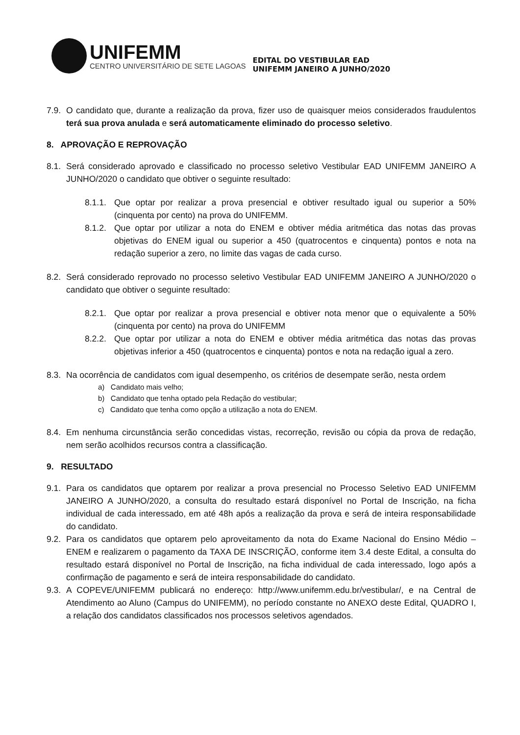UNIFEMM
CENTRO UNIVERSITÁRIO DE SETE LAGOAS
EDITAL DO VESTIBULAR EAD
UNIFEMM JANEIRO A JUNHO/2020
7.9.
O candidato que, durante a realização da prova, fizer uso de quaisquer meios considerados fraudulentos terá sua prova anulada e será automaticamente eliminado do processo seletivo.
8. APROVAÇÃO E REPROVAÇÃO
8.1.
Será considerado aprovado e classificado no processo seletivo Vestibular EAD UNIFEMM JANEIRO A JUNHO/2020 o candidato que obtiver o seguinte resultado:
8.1.1.
Que optar por realizar a prova presencial e obtiver resultado igual ou superior a 50% (cinquenta por cento) na prova do UNIFEMM.
8.1.2.
Que optar por utilizar a nota do ENEM e obtiver média aritmética das notas das provas objetivas do ENEM igual ou superior a 450 (quatrocentos e cinquenta) pontos e nota na redação superior a zero, no limite das vagas de cada curso.
8.2.
Será considerado reprovado no processo seletivo Vestibular EAD UNIFEMM JANEIRO A JUNHO/2020 o candidato que obtiver o seguinte resultado:
8.2.1.
Que optar por realizar a prova presencial e obtiver nota menor que o equivalente a 50% (cinquenta por cento) na prova do UNIFEMM
8.2.2.
Que optar por utilizar a nota do ENEM e obtiver média aritmética das notas das provas objetivas inferior a 450 (quatrocentos e cinquenta) pontos e nota na redação igual a zero.
8.3.
Na ocorrência de candidatos com igual desempenho, os critérios de desempate serão, nesta ordem
a) Candidato mais velho;
b) Candidato que tenha optado pela Redação do vestibular;
c) Candidato que tenha como opção a utilização a nota do ENEM.
8.4.
Em nenhuma circunstância serão concedidas vistas, recorreção, revisão ou cópia da prova de redação, nem serão acolhidos recursos contra a classificação.
9. RESULTADO
9.1.
Para os candidatos que optarem por realizar a prova presencial no Processo Seletivo EAD UNIFEMM JANEIRO A JUNHO/2020, a consulta do resultado estará disponível no Portal de Inscrição, na ficha individual de cada interessado, em até 48h após a realização da prova e será de inteira responsabilidade do candidato.
9.2.
Para os candidatos que optarem pelo aproveitamento da nota do Exame Nacional do Ensino Médio – ENEM e realizarem o pagamento da TAXA DE INSCRIÇÃO, conforme item 3.4 deste Edital, a consulta do resultado estará disponível no Portal de Inscrição, na ficha individual de cada interessado, logo após a confirmação de pagamento e será de inteira responsabilidade do candidato.
9.3.
A COPEVE/UNIFEMM publicará no endereço: http://www.unifemm.edu.br/vestibular/, e na Central de Atendimento ao Aluno (Campus do UNIFEMM), no período constante no ANEXO deste Edital, QUADRO I, a relação dos candidatos classificados nos processos seletivos agendados.